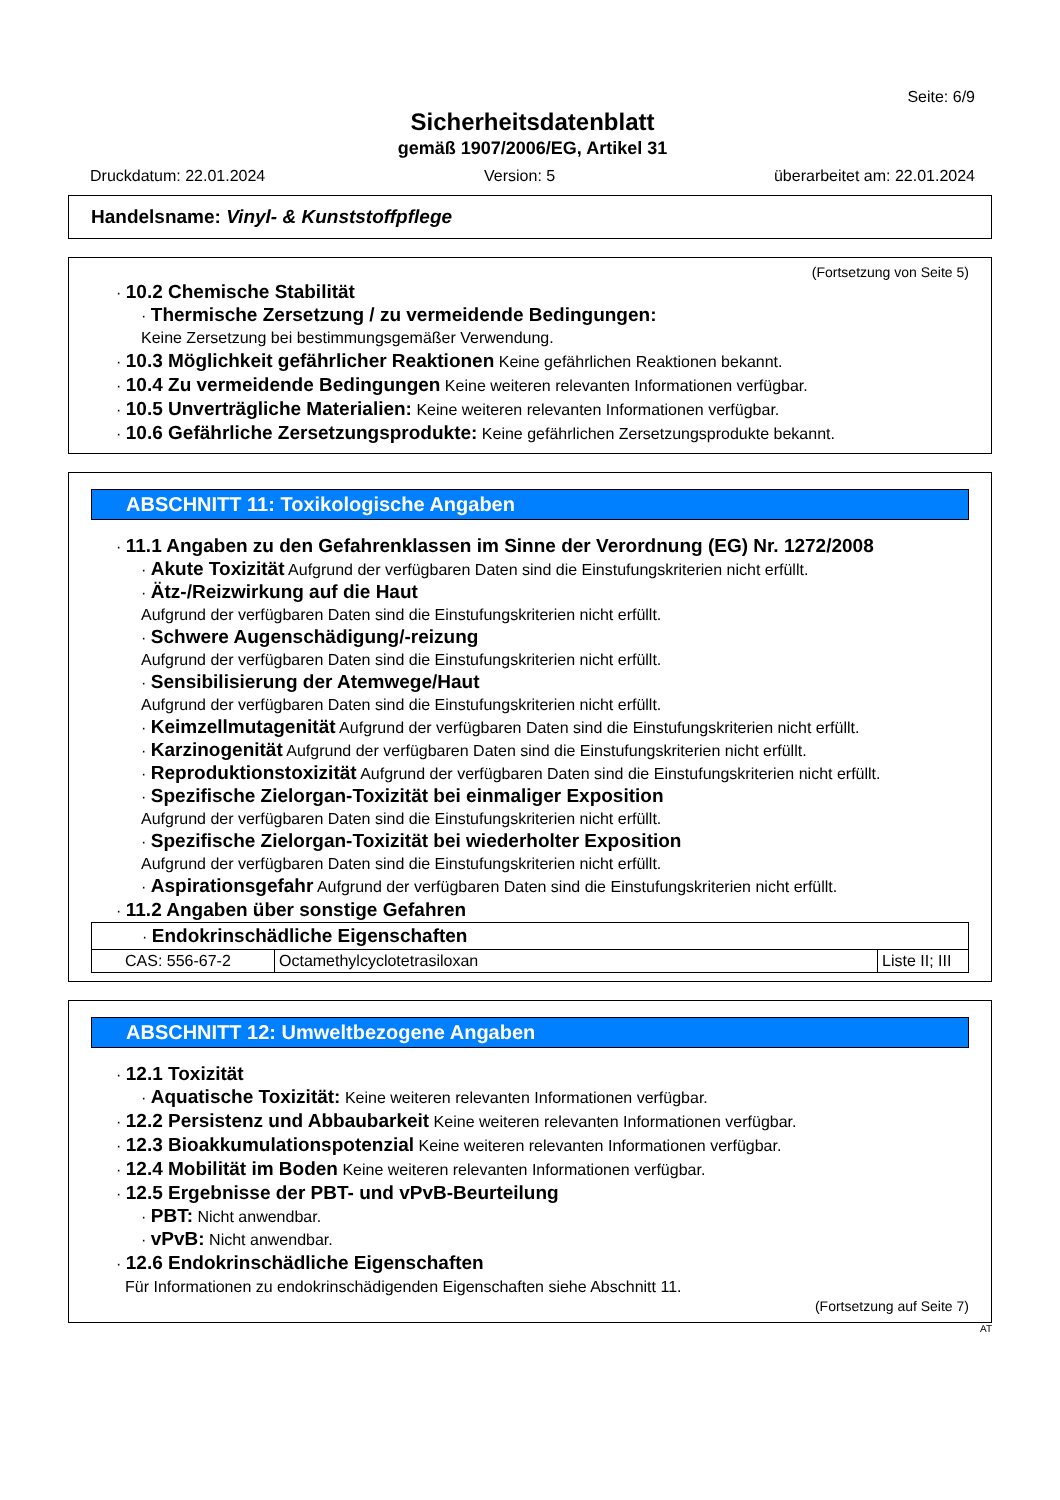Seite: 6/9
Sicherheitsdatenblatt
gemäß 1907/2006/EG, Artikel 31
Druckdatum: 22.01.2024 Version: 5 überarbeitet am: 22.01.2024
Handelsname: Vinyl- & Kunststoffpflege
(Fortsetzung von Seite 5)
· 10.2 Chemische Stabilität
· Thermische Zersetzung / zu vermeidende Bedingungen:
Keine Zersetzung bei bestimmungsgemäßer Verwendung.
· 10.3 Möglichkeit gefährlicher Reaktionen Keine gefährlichen Reaktionen bekannt.
· 10.4 Zu vermeidende Bedingungen Keine weiteren relevanten Informationen verfügbar.
· 10.5 Unverträgliche Materialien: Keine weiteren relevanten Informationen verfügbar.
· 10.6 Gefährliche Zersetzungsprodukte: Keine gefährlichen Zersetzungsprodukte bekannt.
ABSCHNITT 11: Toxikologische Angaben
· 11.1 Angaben zu den Gefahrenklassen im Sinne der Verordnung (EG) Nr. 1272/2008
· Akute Toxizität Aufgrund der verfügbaren Daten sind die Einstufungskriterien nicht erfüllt.
· Ätz-/Reizwirkung auf die Haut
Aufgrund der verfügbaren Daten sind die Einstufungskriterien nicht erfüllt.
· Schwere Augenschädigung/-reizung
Aufgrund der verfügbaren Daten sind die Einstufungskriterien nicht erfüllt.
· Sensibilisierung der Atemwege/Haut
Aufgrund der verfügbaren Daten sind die Einstufungskriterien nicht erfüllt.
· Keimzellmutagenität Aufgrund der verfügbaren Daten sind die Einstufungskriterien nicht erfüllt.
· Karzinogenität Aufgrund der verfügbaren Daten sind die Einstufungskriterien nicht erfüllt.
· Reproduktionstoxizität Aufgrund der verfügbaren Daten sind die Einstufungskriterien nicht erfüllt.
· Spezifische Zielorgan-Toxizität bei einmaliger Exposition
Aufgrund der verfügbaren Daten sind die Einstufungskriterien nicht erfüllt.
· Spezifische Zielorgan-Toxizität bei wiederholter Exposition
Aufgrund der verfügbaren Daten sind die Einstufungskriterien nicht erfüllt.
· Aspirationsgefahr Aufgrund der verfügbaren Daten sind die Einstufungskriterien nicht erfüllt.
· 11.2 Angaben über sonstige Gefahren
| · Endokrinschädliche Eigenschaften | | |
| CAS: 556-67-2 | Octamethylcyclotetrasiloxan | Liste II; III |
ABSCHNITT 12: Umweltbezogene Angaben
· 12.1 Toxizität
· Aquatische Toxizität: Keine weiteren relevanten Informationen verfügbar.
· 12.2 Persistenz und Abbaubarkeit Keine weiteren relevanten Informationen verfügbar.
· 12.3 Bioakkumulationspotenzial Keine weiteren relevanten Informationen verfügbar.
· 12.4 Mobilität im Boden Keine weiteren relevanten Informationen verfügbar.
· 12.5 Ergebnisse der PBT- und vPvB-Beurteilung
· PBT: Nicht anwendbar.
· vPvB: Nicht anwendbar.
· 12.6 Endokrinschädliche Eigenschaften
Für Informationen zu endokrinschädigenden Eigenschaften siehe Abschnitt 11.
(Fortsetzung auf Seite 7)
AT